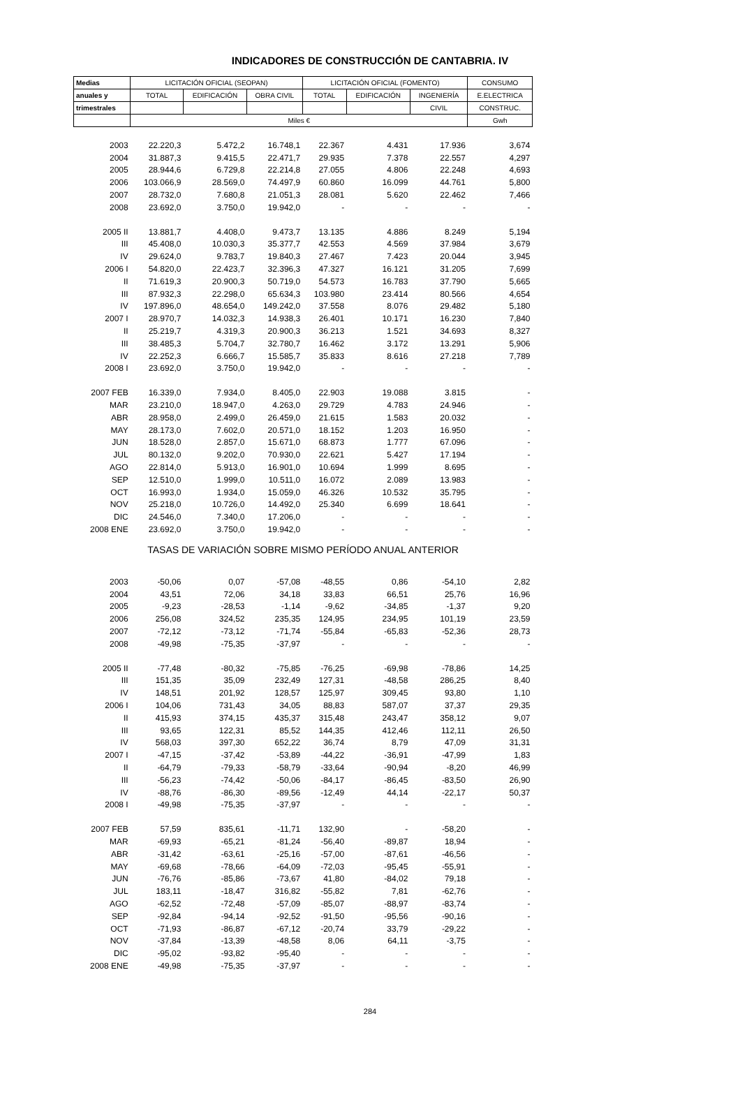INDICADORES DE CONSTRUCCIÓN DE CANTABRIA. IV
| Medias | LICITACIÓN OFICIAL (SEOPAN) | | | LICITACIÓN OFICIAL (FOMENTO) | | | CONSUMO |
| --- | --- | --- | --- | --- | --- | --- | --- |
| anuales y | TOTAL | EDIFICACIÓN | OBRA CIVIL | TOTAL | EDIFICACIÓN | INGENIERÍA | E.ELECTRICA |
| trimestrales | | | | | | CIVIL | CONSTRUC. |
| | Miles € | | | | | | Gwh |
| 2003 | 22.220,3 | 5.472,2 | 16.748,1 | 22.367 | 4.431 | 17.936 | 3,674 |
| 2004 | 31.887,3 | 9.415,5 | 22.471,7 | 29.935 | 7.378 | 22.557 | 4,297 |
| 2005 | 28.944,6 | 6.729,8 | 22.214,8 | 27.055 | 4.806 | 22.248 | 4,693 |
| 2006 | 103.066,9 | 28.569,0 | 74.497,9 | 60.860 | 16.099 | 44.761 | 5,800 |
| 2007 | 28.732,0 | 7.680,8 | 21.051,3 | 28.081 | 5.620 | 22.462 | 7,466 |
| 2008 | 23.692,0 | 3.750,0 | 19.942,0 | - | - | - | - |
| 2005 II | 13.881,7 | 4.408,0 | 9.473,7 | 13.135 | 4.886 | 8.249 | 5,194 |
| III | 45.408,0 | 10.030,3 | 35.377,7 | 42.553 | 4.569 | 37.984 | 3,679 |
| IV | 29.624,0 | 9.783,7 | 19.840,3 | 27.467 | 7.423 | 20.044 | 3,945 |
| 2006 I | 54.820,0 | 22.423,7 | 32.396,3 | 47.327 | 16.121 | 31.205 | 7,699 |
| II | 71.619,3 | 20.900,3 | 50.719,0 | 54.573 | 16.783 | 37.790 | 5,665 |
| III | 87.932,3 | 22.298,0 | 65.634,3 | 103.980 | 23.414 | 80.566 | 4,654 |
| IV | 197.896,0 | 48.654,0 | 149.242,0 | 37.558 | 8.076 | 29.482 | 5,180 |
| 2007 I | 28.970,7 | 14.032,3 | 14.938,3 | 26.401 | 10.171 | 16.230 | 7,840 |
| II | 25.219,7 | 4.319,3 | 20.900,3 | 36.213 | 1.521 | 34.693 | 8,327 |
| III | 38.485,3 | 5.704,7 | 32.780,7 | 16.462 | 3.172 | 13.291 | 5,906 |
| IV | 22.252,3 | 6.666,7 | 15.585,7 | 35.833 | 8.616 | 27.218 | 7,789 |
| 2008 I | 23.692,0 | 3.750,0 | 19.942,0 | - | - | - | - |
| 2007 FEB | 16.339,0 | 7.934,0 | 8.405,0 | 22.903 | 19.088 | 3.815 | - |
| MAR | 23.210,0 | 18.947,0 | 4.263,0 | 29.729 | 4.783 | 24.946 | - |
| ABR | 28.958,0 | 2.499,0 | 26.459,0 | 21.615 | 1.583 | 20.032 | - |
| MAY | 28.173,0 | 7.602,0 | 20.571,0 | 18.152 | 1.203 | 16.950 | - |
| JUN | 18.528,0 | 2.857,0 | 15.671,0 | 68.873 | 1.777 | 67.096 | - |
| JUL | 80.132,0 | 9.202,0 | 70.930,0 | 22.621 | 5.427 | 17.194 | - |
| AGO | 22.814,0 | 5.913,0 | 16.901,0 | 10.694 | 1.999 | 8.695 | - |
| SEP | 12.510,0 | 1.999,0 | 10.511,0 | 16.072 | 2.089 | 13.983 | - |
| OCT | 16.993,0 | 1.934,0 | 15.059,0 | 46.326 | 10.532 | 35.795 | - |
| NOV | 25.218,0 | 10.726,0 | 14.492,0 | 25.340 | 6.699 | 18.641 | - |
| DIC | 24.546,0 | 7.340,0 | 17.206,0 | - | - | - | - |
| 2008 ENE | 23.692,0 | 3.750,0 | 19.942,0 | - | - | - | - |
| TASAS DE VARIACIÓN SOBRE MISMO PERÍODO ANUAL ANTERIOR | | | | | | | |
| 2003 | -50,06 | 0,07 | -57,08 | -48,55 | 0,86 | -54,10 | 2,82 |
| 2004 | 43,51 | 72,06 | 34,18 | 33,83 | 66,51 | 25,76 | 16,96 |
| 2005 | -9,23 | -28,53 | -1,14 | -9,62 | -34,85 | -1,37 | 9,20 |
| 2006 | 256,08 | 324,52 | 235,35 | 124,95 | 234,95 | 101,19 | 23,59 |
| 2007 | -72,12 | -73,12 | -71,74 | -55,84 | -65,83 | -52,36 | 28,73 |
| 2008 | -49,98 | -75,35 | -37,97 | - | - | - | - |
| 2005 II | -77,48 | -80,32 | -75,85 | -76,25 | -69,98 | -78,86 | 14,25 |
| III | 151,35 | 35,09 | 232,49 | 127,31 | -48,58 | 286,25 | 8,40 |
| IV | 148,51 | 201,92 | 128,57 | 125,97 | 309,45 | 93,80 | 1,10 |
| 2006 I | 104,06 | 731,43 | 34,05 | 88,83 | 587,07 | 37,37 | 29,35 |
| II | 415,93 | 374,15 | 435,37 | 315,48 | 243,47 | 358,12 | 9,07 |
| III | 93,65 | 122,31 | 85,52 | 144,35 | 412,46 | 112,11 | 26,50 |
| IV | 568,03 | 397,30 | 652,22 | 36,74 | 8,79 | 47,09 | 31,31 |
| 2007 I | -47,15 | -37,42 | -53,89 | -44,22 | -36,91 | -47,99 | 1,83 |
| II | -64,79 | -79,33 | -58,79 | -33,64 | -90,94 | -8,20 | 46,99 |
| III | -56,23 | -74,42 | -50,06 | -84,17 | -86,45 | -83,50 | 26,90 |
| IV | -88,76 | -86,30 | -89,56 | -12,49 | 44,14 | -22,17 | 50,37 |
| 2008 I | -49,98 | -75,35 | -37,97 | - | - | - | - |
| 2007 FEB | 57,59 | 835,61 | -11,71 | 132,90 | - | -58,20 | - |
| MAR | -69,93 | -65,21 | -81,24 | -56,40 | -89,87 | 18,94 | - |
| ABR | -31,42 | -63,61 | -25,16 | -57,00 | -87,61 | -46,56 | - |
| MAY | -69,68 | -78,66 | -64,09 | -72,03 | -95,45 | -55,91 | - |
| JUN | -76,76 | -85,86 | -73,67 | 41,80 | -84,02 | 79,18 | - |
| JUL | 183,11 | -18,47 | 316,82 | -55,82 | 7,81 | -62,76 | - |
| AGO | -62,52 | -72,48 | -57,09 | -85,07 | -88,97 | -83,74 | - |
| SEP | -92,84 | -94,14 | -92,52 | -91,50 | -95,56 | -90,16 | - |
| OCT | -71,93 | -86,87 | -67,12 | -20,74 | 33,79 | -29,22 | - |
| NOV | -37,84 | -13,39 | -48,58 | 8,06 | 64,11 | -3,75 | - |
| DIC | -95,02 | -93,82 | -95,40 | - | - | - | - |
| 2008 ENE | -49,98 | -75,35 | -37,97 | - | - | - | - |
284